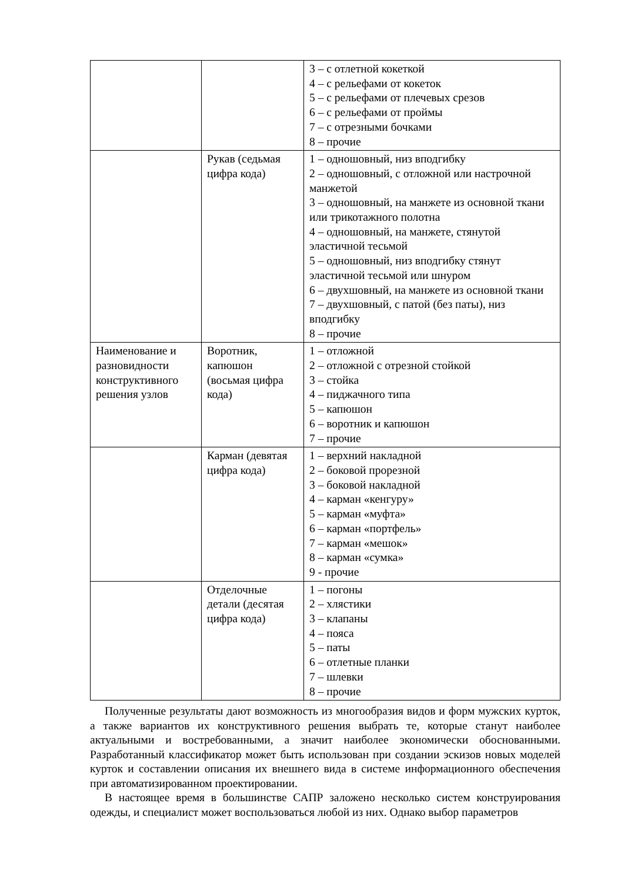| | | 3 – с отлетной кокеткой 4 – с рельефами от кокеток 5 – с рельефами от плечевых срезов 6 – с рельефами от проймы 7 – с отрезными бочками 8 – прочие |
| | Рукав (седьмая цифра кода) | 1 – одношовный, низ вподгибку 2 – одношовный, с отложной или настрочной манжетой 3 – одношовный, на манжете из основной ткани или трикотажного полотна 4 – одношовный, на манжете, стянутой эластичной тесьмой 5 – одношовный, низ вподгибку стянут эластичной тесьмой или шнуром 6 – двухшовный, на манжете из основной ткани 7 – двухшовный, с патой (без паты), низ вподгибку 8 – прочие |
| Наименование и разновидности конструктивного решения узлов | Воротник, капюшон (восьмая цифра кода) | 1 – отложной 2 – отложной с отрезной стойкой 3 – стойка 4 – пиджачного типа 5 – капюшон 6 – воротник и капюшон 7 – прочие |
| | Карман (девятая цифра кода) | 1 – верхний накладной 2 – боковой прорезной 3 – боковой накладной 4 – карман «кенгуру» 5 – карман «муфта» 6 – карман «портфель» 7 – карман «мешок» 8 – карман «сумка» 9 - прочие |
| | Отделочные детали (десятая цифра кода) | 1 – погоны 2 – хлястики 3 – клапаны 4 – пояса 5 – паты 6 – отлетные планки 7 – шлевки 8 – прочие |
Полученные результаты дают возможность из многообразия видов и форм мужских курток, а также вариантов их конструктивного решения выбрать те, которые станут наиболее актуальными и востребованными, а значит наиболее экономически обоснованными. Разработанный классификатор может быть использован при создании эскизов новых моделей курток и составлении описания их внешнего вида в системе информационного обеспечения при автоматизированном проектировании.
В настоящее время в большинстве САПР заложено несколько систем конструирования одежды, и специалист может воспользоваться любой из них. Однако выбор параметров